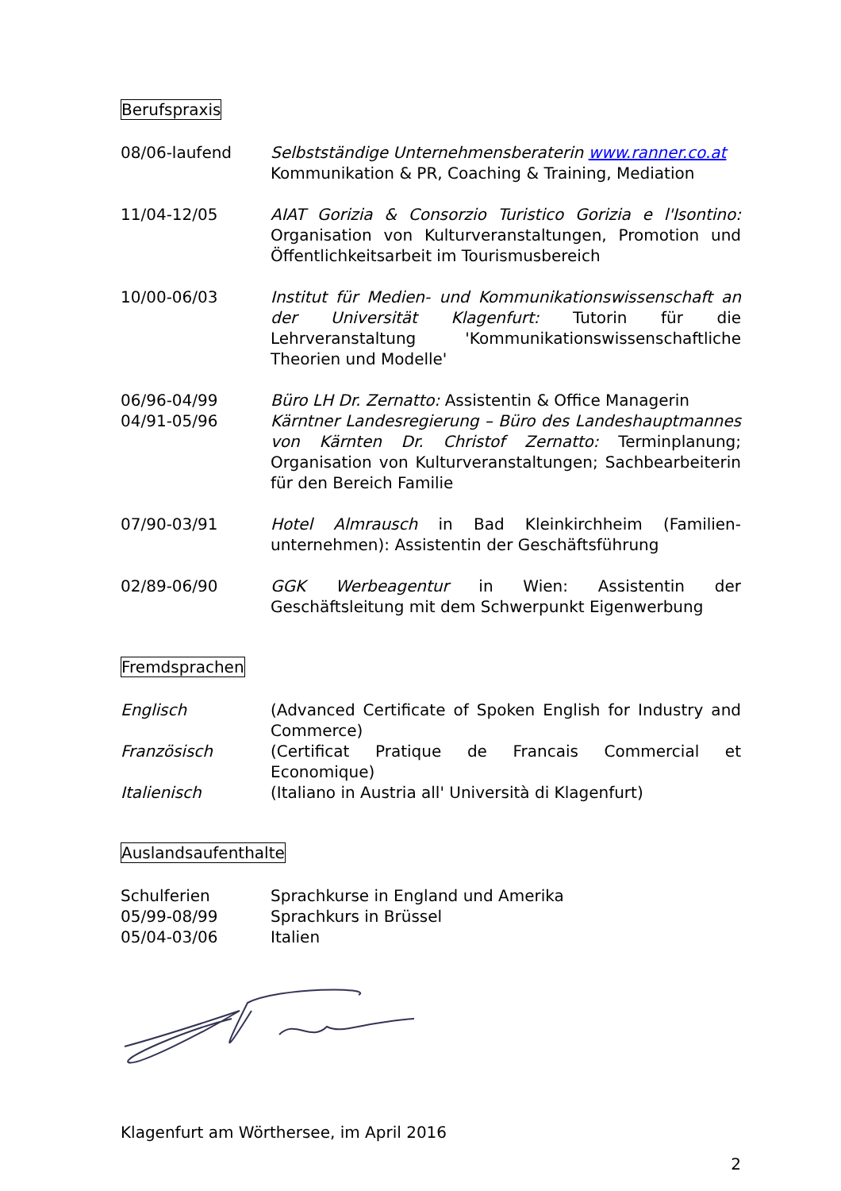Berufspraxis
08/06-laufend Selbstständige Unternehmensberaterin www.ranner.co.at
Kommunikation & PR, Coaching & Training, Mediation
11/04-12/05 AIAT Gorizia & Consorzio Turistico Gorizia e l'Isontino: Organisation von Kulturveranstaltungen, Promotion und Öffentlichkeitsarbeit im Tourismusbereich
10/00-06/03 Institut für Medien- und Kommunikationswissenschaft an der Universität Klagenfurt: Tutorin für die Lehrveranstaltung 'Kommunikationswissenschaftliche Theorien und Modelle'
06/96-04/99
04/91-05/96
Büro LH Dr. Zernatto: Assistentin & Office Managerin
Kärntner Landesregierung – Büro des Landeshauptmannes von Kärnten Dr. Christof Zernatto: Terminplanung; Organisation von Kulturveranstaltungen; Sachbearbeiterin für den Bereich Familie
07/90-03/91 Hotel Almrausch in Bad Kleinkirchheim (Familien-unternehmen): Assistentin der Geschäftsführung
02/89-06/90 GGK Werbeagentur in Wien: Assistentin der Geschäftsleitung mit dem Schwerpunkt Eigenwerbung
Fremdsprachen
Englisch (Advanced Certificate of Spoken English for Industry and Commerce)
Französisch (Certificat Pratique de Francais Commercial et Economique)
Italienisch (Italiano in Austria all' Università di Klagenfurt)
Auslandsaufenthalte
Schulferien Sprachkurse in England und Amerika
05/99-08/99 Sprachkurs in Brüssel
05/04-03/06 Italien
Klagenfurt am Wörthersee, im April 2016
2